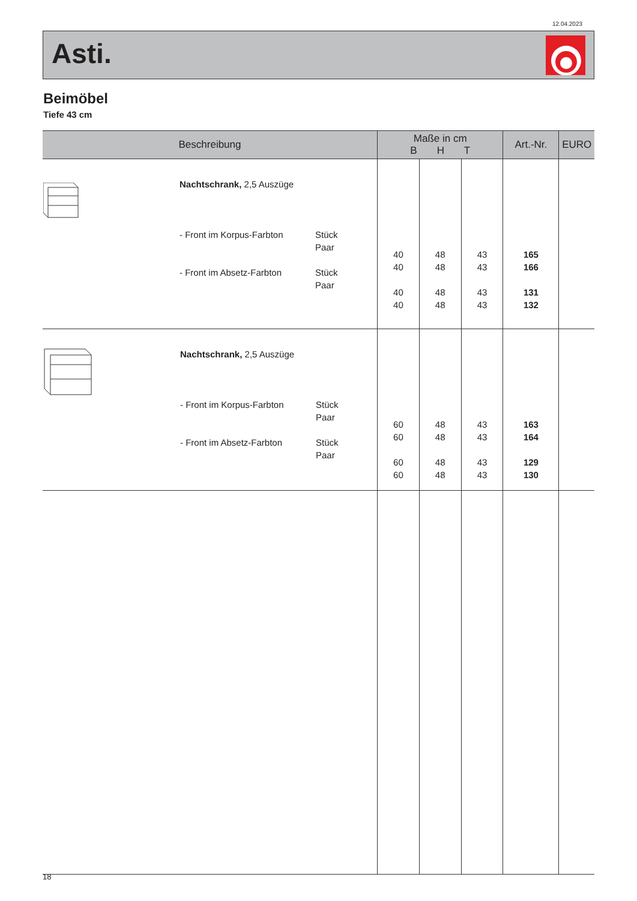12.04.2023
Asti.
Beimöbel
Tiefe 43 cm
| Beschreibung | Maße in cm B H T | | | Art.-Nr. | EURO |
| --- | --- | --- | --- | --- | --- |
| Nachtschrank, 2,5 Auszüge - Front im Korpus-Farbton - Front im Absetz-Farbton Stück Paar Stück Paar | 40 40 40 40 | 48 48 48 48 | 43 43 43 43 | 165 166 131 132 | |
| Nachtschrank, 2,5 Auszüge - Front im Korpus-Farbton - Front im Absetz-Farbton Stück Paar Stück Paar | 60 60 60 60 | 48 48 48 48 | 43 43 43 43 | 163 164 129 130 | |
18